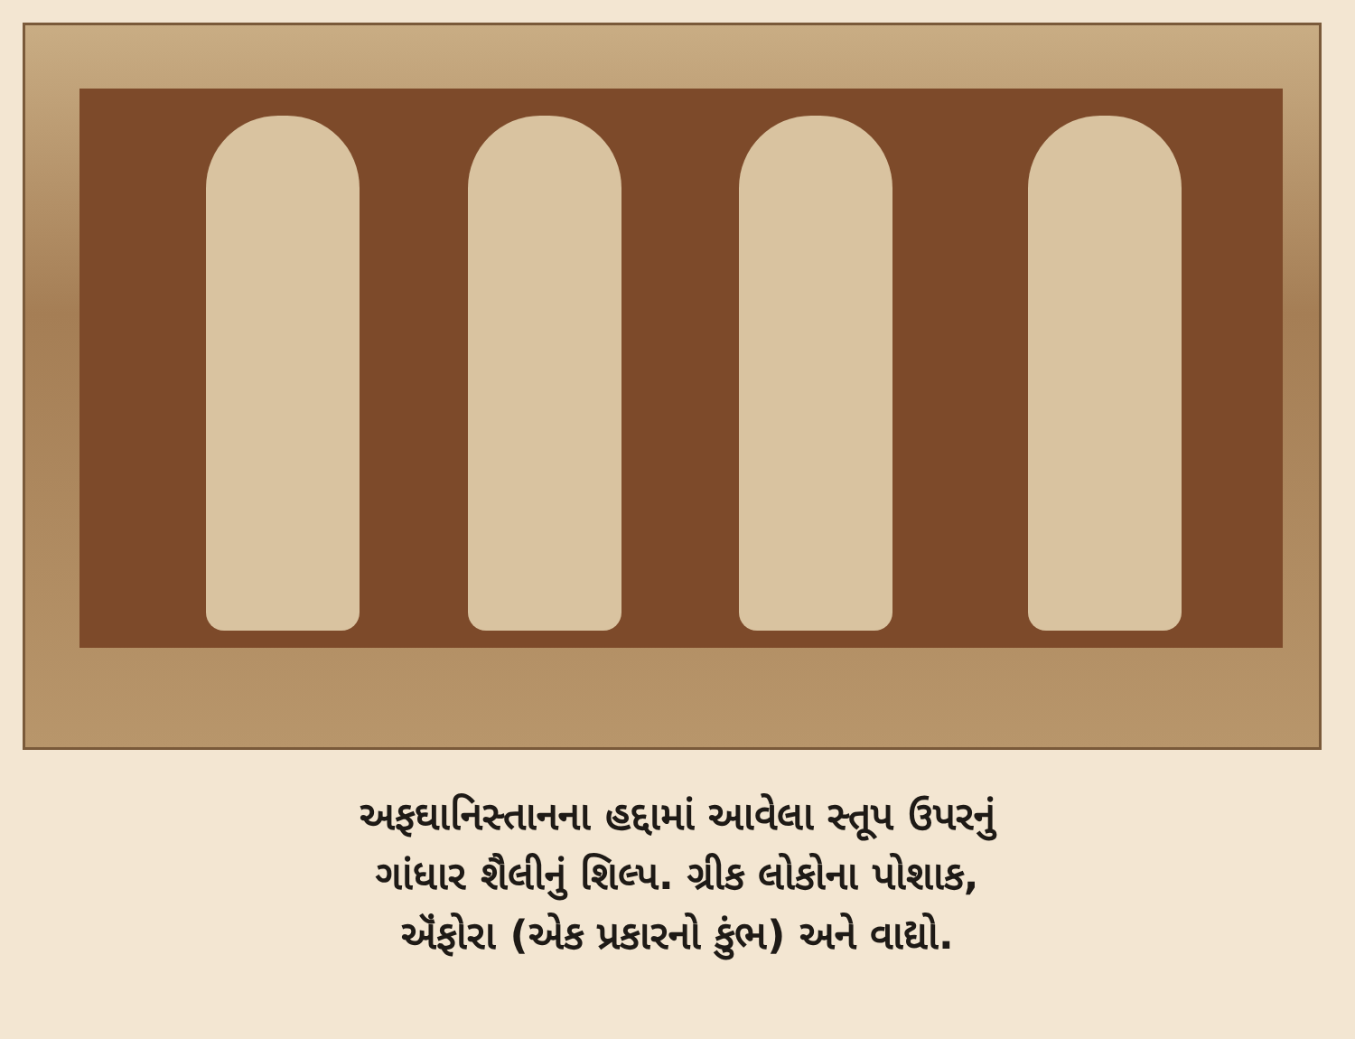અફઘાનિસ્તાનના હદ્દામાં આવેલા સ્તૂપ ઉપરનું
ગાંધાર શૈલીનું શિલ્પ. ગ્રીક લોકોના પોશાક,
ઍંફોરા (એક પ્રકારનો કુંભ) અને વાદ્યો.